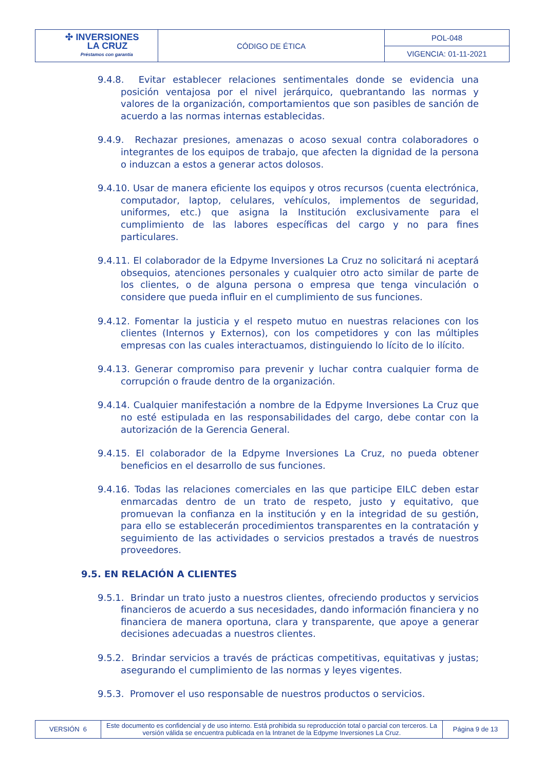| ✣ INVERSIONES LA CRUZ Préstamos con garantía | CÓDIGO DE ÉTICA | POL-048 |
| | | VIGENCIA: 01-11-2021 |
9.4.8. Evitar establecer relaciones sentimentales donde se evidencia una posición ventajosa por el nivel jerárquico, quebrantando las normas y valores de la organización, comportamientos que son pasibles de sanción de acuerdo a las normas internas establecidas.
9.4.9. Rechazar presiones, amenazas o acoso sexual contra colaboradores o integrantes de los equipos de trabajo, que afecten la dignidad de la persona o induzcan a estos a generar actos dolosos.
9.4.10. Usar de manera eficiente los equipos y otros recursos (cuenta electrónica, computador, laptop, celulares, vehículos, implementos de seguridad, uniformes, etc.) que asigna la Institución exclusivamente para el cumplimiento de las labores específicas del cargo y no para fines particulares.
9.4.11. El colaborador de la Edpyme Inversiones La Cruz no solicitará ni aceptará obsequios, atenciones personales y cualquier otro acto similar de parte de los clientes, o de alguna persona o empresa que tenga vinculación o considere que pueda influir en el cumplimiento de sus funciones.
9.4.12. Fomentar la justicia y el respeto mutuo en nuestras relaciones con los clientes (Internos y Externos), con los competidores y con las múltiples empresas con las cuales interactuamos, distinguiendo lo lícito de lo ilícito.
9.4.13. Generar compromiso para prevenir y luchar contra cualquier forma de corrupción o fraude dentro de la organización.
9.4.14. Cualquier manifestación a nombre de la Edpyme Inversiones La Cruz que no esté estipulada en las responsabilidades del cargo, debe contar con la autorización de la Gerencia General.
9.4.15. El colaborador de la Edpyme Inversiones La Cruz, no pueda obtener beneficios en el desarrollo de sus funciones.
9.4.16. Todas las relaciones comerciales en las que participe EILC deben estar enmarcadas dentro de un trato de respeto, justo y equitativo, que promuevan la confianza en la institución y en la integridad de su gestión, para ello se establecerán procedimientos transparentes en la contratación y seguimiento de las actividades o servicios prestados a través de nuestros proveedores.
9.5. EN RELACIÓN A CLIENTES
9.5.1. Brindar un trato justo a nuestros clientes, ofreciendo productos y servicios financieros de acuerdo a sus necesidades, dando información financiera y no financiera de manera oportuna, clara y transparente, que apoye a generar decisiones adecuadas a nuestros clientes.
9.5.2. Brindar servicios a través de prácticas competitivas, equitativas y justas; asegurando el cumplimiento de las normas y leyes vigentes.
9.5.3. Promover el uso responsable de nuestros productos o servicios.
| VERSIÓN 6 | Este documento es confidencial y de uso interno. Está prohibida su reproducción total o parcial con terceros. La versión válida se encuentra publicada en la Intranet de la Edpyme Inversiones La Cruz. | Página 9 de 13 |